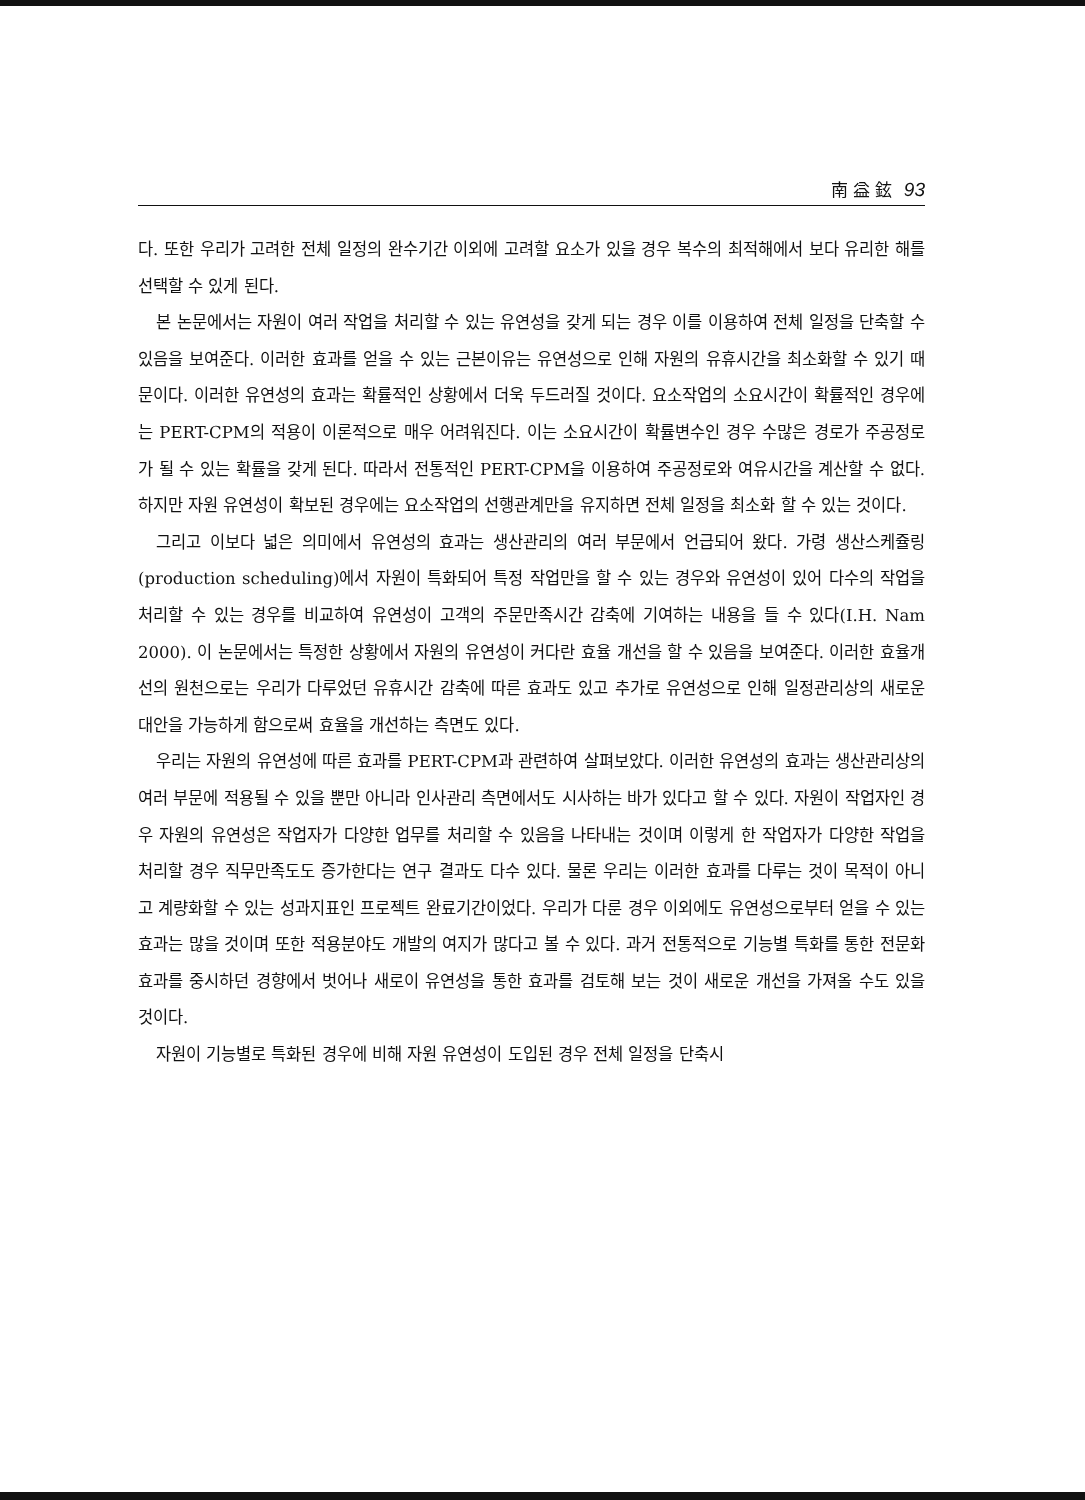南 益 鉉 93
다. 또한 우리가 고려한 전체 일정의 완수기간 이외에 고려할 요소가 있을 경우 복수의 최적해에서 보다 유리한 해를 선택할 수 있게 된다.
본 논문에서는 자원이 여러 작업을 처리할 수 있는 유연성을 갖게 되는 경우 이를 이용하여 전체 일정을 단축할 수 있음을 보여준다. 이러한 효과를 얻을 수 있는 근본이유는 유연성으로 인해 자원의 유휴시간을 최소화할 수 있기 때문이다. 이러한 유연성의 효과는 확률적인 상황에서 더욱 두드러질 것이다. 요소작업의 소요시간이 확률적인 경우에는 PERT-CPM의 적용이 이론적으로 매우 어려워진다. 이는 소요시간이 확률변수인 경우 수많은 경로가 주공정로가 될 수 있는 확률을 갖게 된다. 따라서 전통적인 PERT-CPM을 이용하여 주공정로와 여유시간을 계산할 수 없다. 하지만 자원 유연성이 확보된 경우에는 요소작업의 선행관계만을 유지하면 전체 일정을 최소화 할 수 있는 것이다.
그리고 이보다 넓은 의미에서 유연성의 효과는 생산관리의 여러 부문에서 언급되어 왔다. 가령 생산스케쥴링(production scheduling)에서 자원이 특화되어 특정 작업만을 할 수 있는 경우와 유연성이 있어 다수의 작업을 처리할 수 있는 경우를 비교하여 유연성이 고객의 주문만족시간 감축에 기여하는 내용을 들 수 있다(I.H. Nam 2000). 이 논문에서는 특정한 상황에서 자원의 유연성이 커다란 효율 개선을 할 수 있음을 보여준다. 이러한 효율개선의 원천으로는 우리가 다루었던 유휴시간 감축에 따른 효과도 있고 추가로 유연성으로 인해 일정관리상의 새로운 대안을 가능하게 함으로써 효율을 개선하는 측면도 있다.
우리는 자원의 유연성에 따른 효과를 PERT-CPM과 관련하여 살펴보았다. 이러한 유연성의 효과는 생산관리상의 여러 부문에 적용될 수 있을 뿐만 아니라 인사관리 측면에서도 시사하는 바가 있다고 할 수 있다. 자원이 작업자인 경우 자원의 유연성은 작업자가 다양한 업무를 처리할 수 있음을 나타내는 것이며 이렇게 한 작업자가 다양한 작업을 처리할 경우 직무만족도도 증가한다는 연구 결과도 다수 있다. 물론 우리는 이러한 효과를 다루는 것이 목적이 아니고 계량화할 수 있는 성과지표인 프로젝트 완료기간이었다. 우리가 다룬 경우 이외에도 유연성으로부터 얻을 수 있는 효과는 많을 것이며 또한 적용분야도 개발의 여지가 많다고 볼 수 있다. 과거 전통적으로 기능별 특화를 통한 전문화 효과를 중시하던 경향에서 벗어나 새로이 유연성을 통한 효과를 검토해 보는 것이 새로운 개선을 가져올 수도 있을 것이다.
자원이 기능별로 특화된 경우에 비해 자원 유연성이 도입된 경우 전체 일정을 단축시